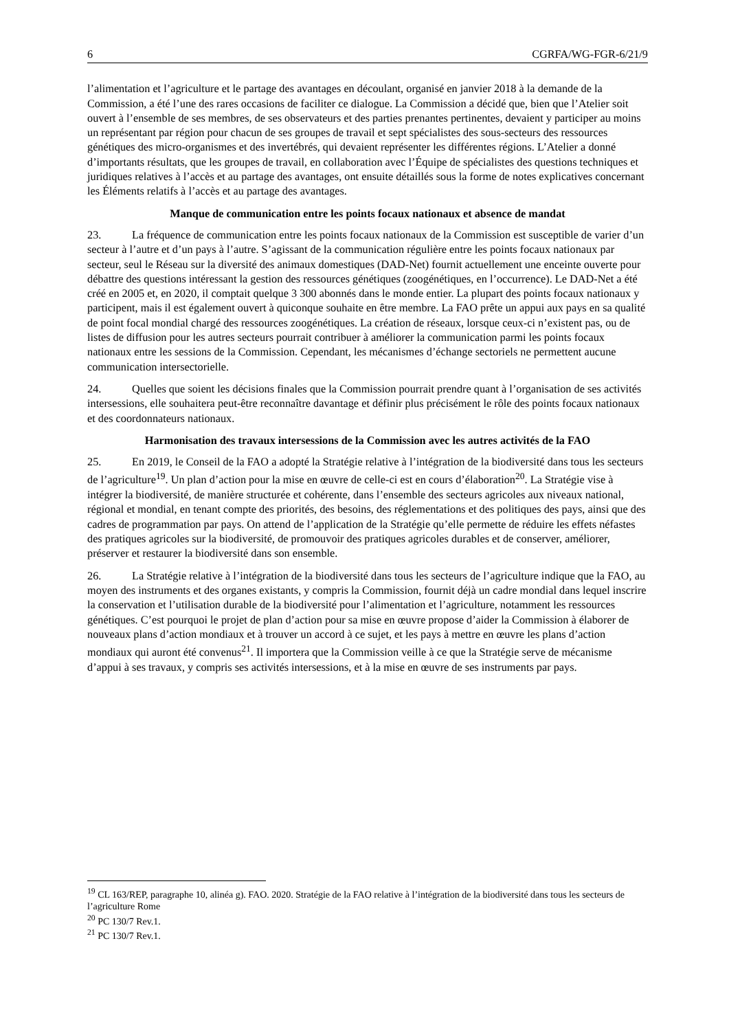6 CGRFA/WG-FGR-6/21/9
l’alimentation et l’agriculture et le partage des avantages en découlant, organisé en janvier 2018 à la demande de la Commission, a été l’une des rares occasions de faciliter ce dialogue. La Commission a décidé que, bien que l’Atelier soit ouvert à l’ensemble de ses membres, de ses observateurs et des parties prenantes pertinentes, devaient y participer au moins un représentant par région pour chacun de ses groupes de travail et sept spécialistes des sous-secteurs des ressources génétiques des micro-organismes et des invertébrés, qui devaient représenter les différentes régions. L’Atelier a donné d’importants résultats, que les groupes de travail, en collaboration avec l’Équipe de spécialistes des questions techniques et juridiques relatives à l’accès et au partage des avantages, ont ensuite détaillés sous la forme de notes explicatives concernant les Éléments relatifs à l’accès et au partage des avantages.
Manque de communication entre les points focaux nationaux et absence de mandat
23. La fréquence de communication entre les points focaux nationaux de la Commission est susceptible de varier d’un secteur à l’autre et d’un pays à l’autre. S’agissant de la communication régulière entre les points focaux nationaux par secteur, seul le Réseau sur la diversité des animaux domestiques (DAD-Net) fournit actuellement une enceinte ouverte pour débattre des questions intéressant la gestion des ressources génétiques (zoogénétiques, en l’occurrence). Le DAD-Net a été créé en 2005 et, en 2020, il comptait quelque 3 300 abonnés dans le monde entier. La plupart des points focaux nationaux y participent, mais il est également ouvert à quiconque souhaite en être membre. La FAO prête un appui aux pays en sa qualité de point focal mondial chargé des ressources zoogénétiques. La création de réseaux, lorsque ceux-ci n’existent pas, ou de listes de diffusion pour les autres secteurs pourrait contribuer à améliorer la communication parmi les points focaux nationaux entre les sessions de la Commission. Cependant, les mécanismes d’échange sectoriels ne permettent aucune communication intersectorielle.
24. Quelles que soient les décisions finales que la Commission pourrait prendre quant à l’organisation de ses activités intersessions, elle souhaitera peut-être reconnaître davantage et définir plus précisément le rôle des points focaux nationaux et des coordonnateurs nationaux.
Harmonisation des travaux intersessions de la Commission avec les autres activités de la FAO
25. En 2019, le Conseil de la FAO a adopté la Stratégie relative à l’intégration de la biodiversité dans tous les secteurs de l’agriculture<sup>19</sup>. Un plan d’action pour la mise en œuvre de celle-ci est en cours d’élaboration<sup>20</sup>. La Stratégie vise à intégrer la biodiversité, de manière structurée et cohérente, dans l’ensemble des secteurs agricoles aux niveaux national, régional et mondial, en tenant compte des priorités, des besoins, des réglementations et des politiques des pays, ainsi que des cadres de programmation par pays. On attend de l’application de la Stratégie qu’elle permette de réduire les effets néfastes des pratiques agricoles sur la biodiversité, de promouvoir des pratiques agricoles durables et de conserver, améliorer, préserver et restaurer la biodiversité dans son ensemble.
26. La Stratégie relative à l’intégration de la biodiversité dans tous les secteurs de l’agriculture indique que la FAO, au moyen des instruments et des organes existants, y compris la Commission, fournit déjà un cadre mondial dans lequel inscrire la conservation et l’utilisation durable de la biodiversité pour l’alimentation et l’agriculture, notamment les ressources génétiques. C’est pourquoi le projet de plan d’action pour sa mise en œuvre propose d’aider la Commission à élaborer de nouveaux plans d’action mondiaux et à trouver un accord à ce sujet, et les pays à mettre en œuvre les plans d’action mondiaux qui auront été convenus<sup>21</sup>. Il importera que la Commission veille à ce que la Stratégie serve de mécanisme d’appui à ses travaux, y compris ses activités intersessions, et à la mise en œuvre de ses instruments par pays.
<sup>19</sup> CL 163/REP, paragraphe 10, alinéa g). FAO. 2020. Stratégie de la FAO relative à l’intégration de la biodiversité dans tous les secteurs de l’agriculture Rome
<sup>20</sup> PC 130/7 Rev.1.
<sup>21</sup> PC 130/7 Rev.1.